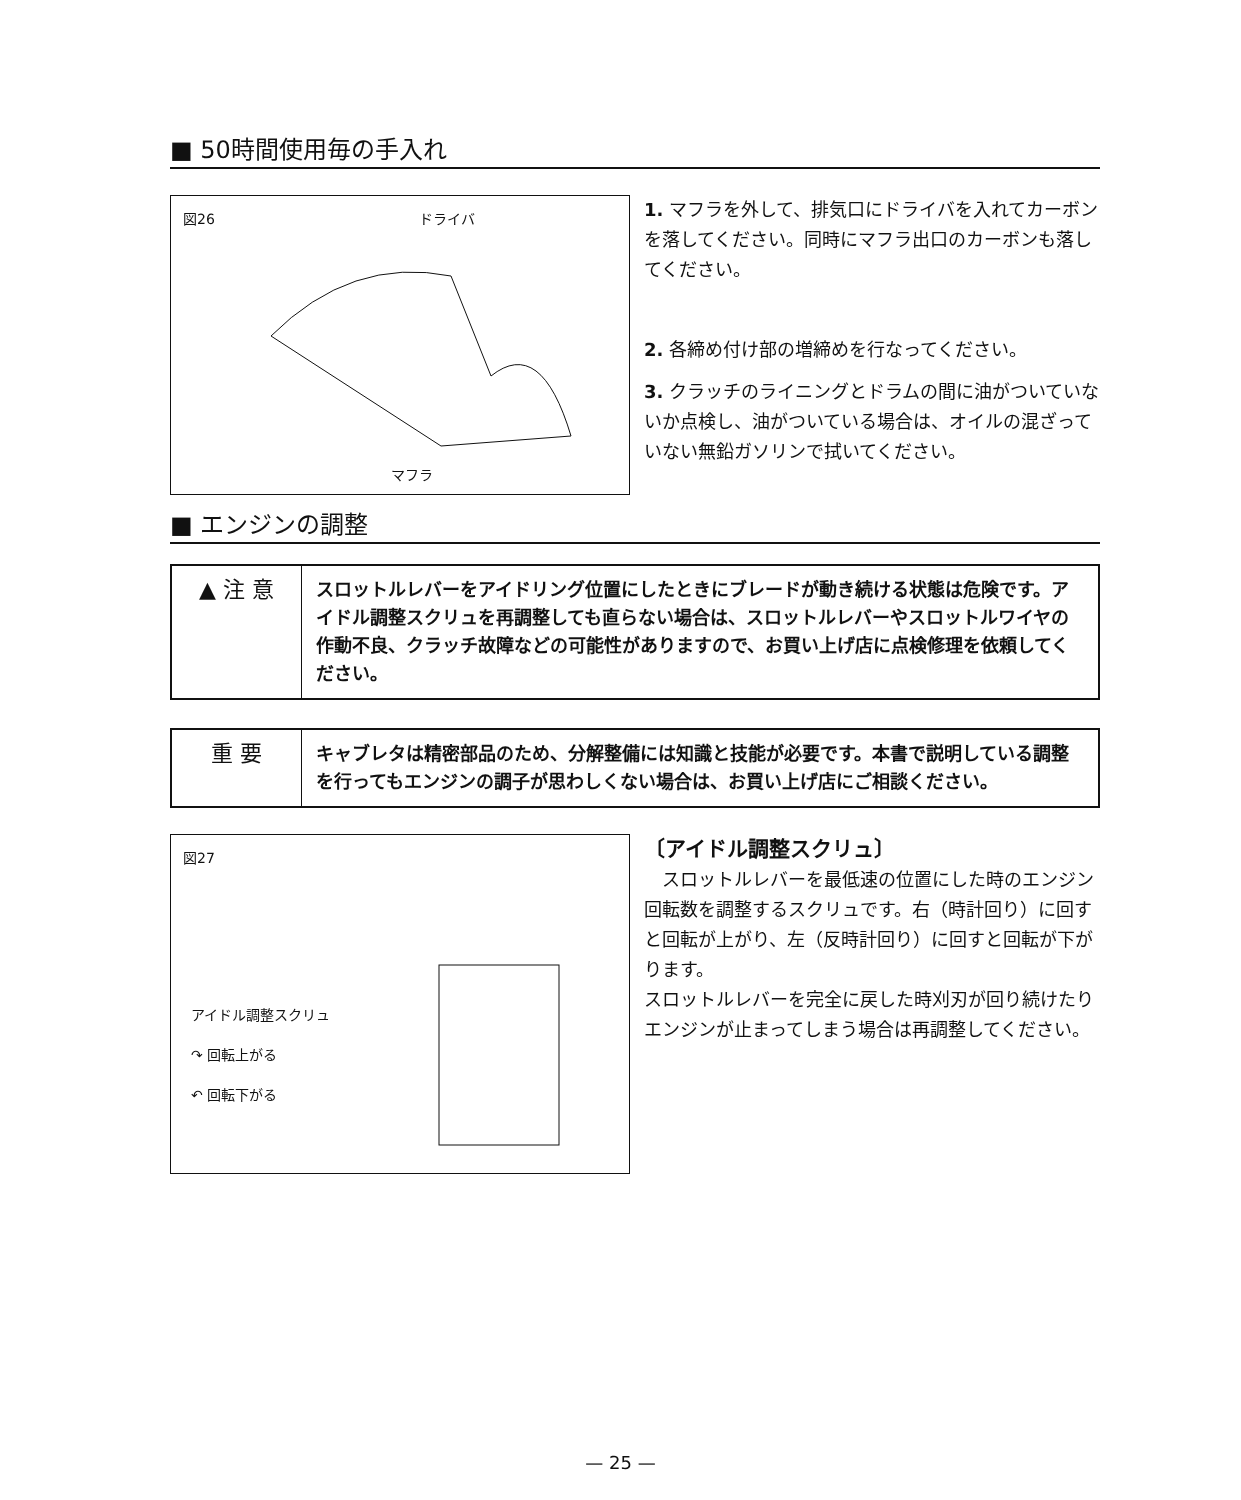■ 50時間使用毎の手入れ
図26 ドライバ
マフラ
1. マフラを外して、排気口にドライバを入れてカーボンを落してください。同時にマフラ出口のカーボンも落してください。
2. 各締め付け部の増締めを行なってください。
3. クラッチのライニングとドラムの間に油がついていないか点検し、油がついている場合は、オイルの混ざっていない無鉛ガソリンで拭いてください。
■ エンジンの調整
▲ 注 意
スロットルレバーをアイドリング位置にしたときにブレードが動き続ける状態は危険です。アイドル調整スクリュを再調整しても直らない場合は、スロットルレバーやスロットルワイヤの作動不良、クラッチ故障などの可能性がありますので、お買い上げ店に点検修理を依頼してください。
重 要
キャブレタは精密部品のため、分解整備には知識と技能が必要です。本書で説明している調整を行ってもエンジンの調子が思わしくない場合は、お買い上げ店にご相談ください。
図27
アイドル調整スクリュ
↷ 回転上がる
↶ 回転下がる
〔アイドル調整スクリュ〕
　スロットルレバーを最低速の位置にした時のエンジン回転数を調整するスクリュです。右（時計回り）に回すと回転が上がり、左（反時計回り）に回すと回転が下がります。
スロットルレバーを完全に戻した時刈刃が回り続けたりエンジンが止まってしまう場合は再調整してください。
— 25 —